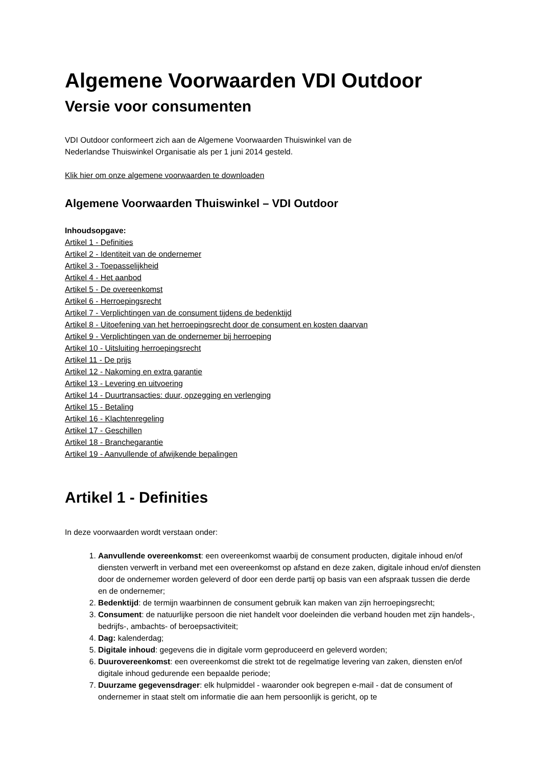Algemene Voorwaarden VDI Outdoor
Versie voor consumenten
VDI Outdoor conformeert zich aan de Algemene Voorwaarden Thuiswinkel van de
Nederlandse Thuiswinkel Organisatie als per 1 juni 2014 gesteld.
Klik hier om onze algemene voorwaarden te downloaden
Algemene Voorwaarden Thuiswinkel – VDI Outdoor
Inhoudsopgave:
Artikel 1 - Definities
Artikel 2 - Identiteit van de ondernemer
Artikel 3 - Toepasselijkheid
Artikel 4 - Het aanbod
Artikel 5 - De overeenkomst
Artikel 6 - Herroepingsrecht
Artikel 7 - Verplichtingen van de consument tijdens de bedenktijd
Artikel 8 - Uitoefening van het herroepingsrecht door de consument en kosten daarvan
Artikel 9 - Verplichtingen van de ondernemer bij herroeping
Artikel 10 - Uitsluiting herroepingsrecht
Artikel 11 - De prijs
Artikel 12 - Nakoming en extra garantie
Artikel 13 - Levering en uitvoering
Artikel 14 - Duurtransacties: duur, opzegging en verlenging
Artikel 15 - Betaling
Artikel 16 - Klachtenregeling
Artikel 17 - Geschillen
Artikel 18 - Branchegarantie
Artikel 19 - Aanvullende of afwijkende bepalingen
Artikel 1 - Definities
In deze voorwaarden wordt verstaan onder:
1. Aanvullende overeenkomst: een overeenkomst waarbij de consument producten, digitale inhoud en/of diensten verwerft in verband met een overeenkomst op afstand en deze zaken, digitale inhoud en/of diensten door de ondernemer worden geleverd of door een derde partij op basis van een afspraak tussen die derde en de ondernemer;
2. Bedenktijd: de termijn waarbinnen de consument gebruik kan maken van zijn herroepingsrecht;
3. Consument: de natuurlijke persoon die niet handelt voor doeleinden die verband houden met zijn handels-, bedrijfs-, ambachts- of beroepsactiviteit;
4. Dag: kalenderdag;
5. Digitale inhoud: gegevens die in digitale vorm geproduceerd en geleverd worden;
6. Duurovereenkomst: een overeenkomst die strekt tot de regelmatige levering van zaken, diensten en/of digitale inhoud gedurende een bepaalde periode;
7. Duurzame gegevensdrager: elk hulpmiddel - waaronder ook begrepen e-mail - dat de consument of ondernemer in staat stelt om informatie die aan hem persoonlijk is gericht, op te